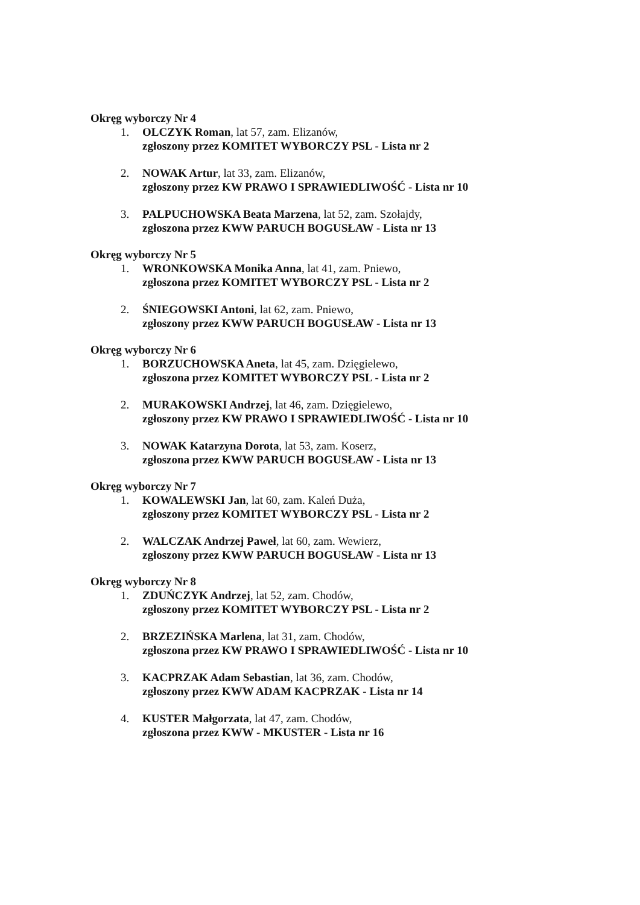Okręg wyborczy Nr 4
1. OLCZYK Roman, lat 57, zam. Elizanów,
zgłoszony przez KOMITET WYBORCZY PSL - Lista nr 2
2. NOWAK Artur, lat 33, zam. Elizanów,
zgłoszony przez KW PRAWO I SPRAWIEDLIWOŚĆ - Lista nr 10
3. PALPUCHOWSKA Beata Marzena, lat 52, zam. Szołajdy,
zgłoszona przez KWW PARUCH BOGUSŁAW - Lista nr 13
Okręg wyborczy Nr 5
1. WRONKOWSKA Monika Anna, lat 41, zam. Pniewo,
zgłoszona przez KOMITET WYBORCZY PSL - Lista nr 2
2. ŚNIEGOWSKI Antoni, lat 62, zam. Pniewo,
zgłoszony przez KWW PARUCH BOGUSŁAW - Lista nr 13
Okręg wyborczy Nr 6
1. BORZUCHOWSKA Aneta, lat 45, zam. Dzięgielewo,
zgłoszona przez KOMITET WYBORCZY PSL - Lista nr 2
2. MURAKOWSKI Andrzej, lat 46, zam. Dzięgielewo,
zgłoszony przez KW PRAWO I SPRAWIEDLIWOŚĆ - Lista nr 10
3. NOWAK Katarzyna Dorota, lat 53, zam. Koserz,
zgłoszona przez KWW PARUCH BOGUSŁAW - Lista nr 13
Okręg wyborczy Nr 7
1. KOWALEWSKI Jan, lat 60, zam. Kaleń Duża,
zgłoszony przez KOMITET WYBORCZY PSL - Lista nr 2
2. WALCZAK Andrzej Paweł, lat 60, zam. Wewierz,
zgłoszony przez KWW PARUCH BOGUSŁAW - Lista nr 13
Okręg wyborczy Nr 8
1. ZDUŃCZYK Andrzej, lat 52, zam. Chodów,
zgłoszony przez KOMITET WYBORCZY PSL - Lista nr 2
2. BRZEZIŃSKA Marlena, lat 31, zam. Chodów,
zgłoszona przez KW PRAWO I SPRAWIEDLIWOŚĆ - Lista nr 10
3. KACPRZAK Adam Sebastian, lat 36, zam. Chodów,
zgłoszony przez KWW ADAM KACPRZAK - Lista nr 14
4. KUSTER Małgorzata, lat 47, zam. Chodów,
zgłoszona przez KWW - MKUSTER - Lista nr 16